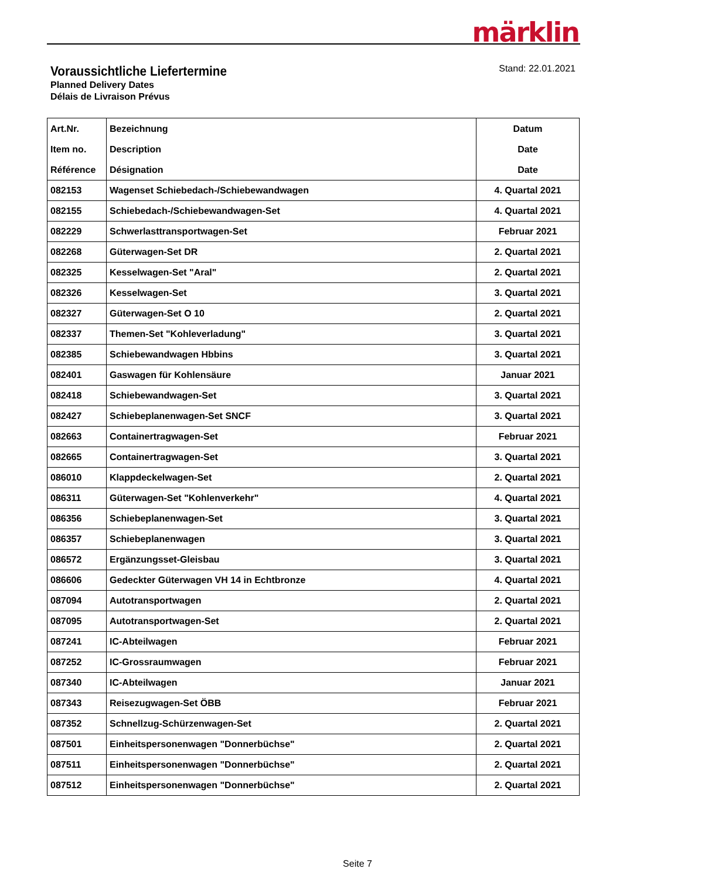märklin
Voraussichtliche Liefertermine
Planned Delivery Dates
Délais de Livraison Prévus
Stand: 22.01.2021
| Art.Nr. Item no. Référence | Bezeichnung Description Désignation | Datum Date Date |
| --- | --- | --- |
| 082153 | Wagenset Schiebedach-/Schiebewandwagen | 4. Quartal 2021 |
| 082155 | Schiebedach-/Schiebewandwagen-Set | 4. Quartal 2021 |
| 082229 | Schwerlasttransportwagen-Set | Februar 2021 |
| 082268 | Güterwagen-Set DR | 2. Quartal 2021 |
| 082325 | Kesselwagen-Set "Aral" | 2. Quartal 2021 |
| 082326 | Kesselwagen-Set | 3. Quartal 2021 |
| 082327 | Güterwagen-Set O 10 | 2. Quartal 2021 |
| 082337 | Themen-Set "Kohleverladung" | 3. Quartal 2021 |
| 082385 | Schiebewandwagen Hbbins | 3. Quartal 2021 |
| 082401 | Gaswagen für Kohlensäure | Januar 2021 |
| 082418 | Schiebewandwagen-Set | 3. Quartal 2021 |
| 082427 | Schiebeplanenwagen-Set SNCF | 3. Quartal 2021 |
| 082663 | Containertragwagen-Set | Februar 2021 |
| 082665 | Containertragwagen-Set | 3. Quartal 2021 |
| 086010 | Klappdeckelwagen-Set | 2. Quartal 2021 |
| 086311 | Güterwagen-Set "Kohlenverkehr" | 4. Quartal 2021 |
| 086356 | Schiebeplanenwagen-Set | 3. Quartal 2021 |
| 086357 | Schiebeplanenwagen | 3. Quartal 2021 |
| 086572 | Ergänzungsset-Gleisbau | 3. Quartal 2021 |
| 086606 | Gedeckter Güterwagen VH 14 in Echtbronze | 4. Quartal 2021 |
| 087094 | Autotransportwagen | 2. Quartal 2021 |
| 087095 | Autotransportwagen-Set | 2. Quartal 2021 |
| 087241 | IC-Abteilwagen | Februar 2021 |
| 087252 | IC-Grossraumwagen | Februar 2021 |
| 087340 | IC-Abteilwagen | Januar 2021 |
| 087343 | Reisezugwagen-Set ÖBB | Februar 2021 |
| 087352 | Schnellzug-Schürzenwagen-Set | 2. Quartal 2021 |
| 087501 | Einheitspersonenwagen "Donnerbüchse" | 2. Quartal 2021 |
| 087511 | Einheitspersonenwagen "Donnerbüchse" | 2. Quartal 2021 |
| 087512 | Einheitspersonenwagen "Donnerbüchse" | 2. Quartal 2021 |
Seite 7